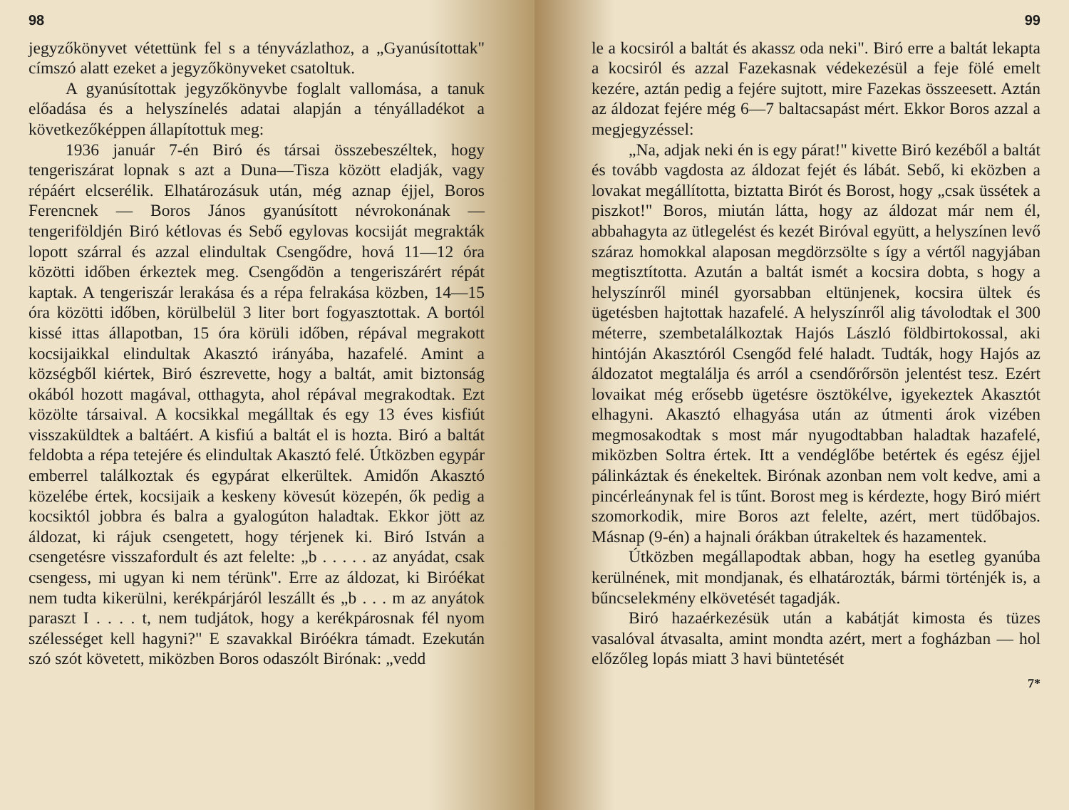98
jegyzőkönyvet vétettünk fel s a tényvázlathoz, a „Gyanúsítottak" címszó alatt ezeket a jegyzőkönyveket csatoltuk.
A gyanúsítottak jegyzőkönyvbe foglalt vallomása, a tanuk előadása és a helyszínelés adatai alapján a tényálladékot a következőképpen állapítottuk meg:
1936 január 7-én Biró és társai összebeszéltek, hogy tengeriszárat lopnak s azt a Duna—Tisza között eladják, vagy répáért elcserélik. Elhatározásuk után, még aznap éjjel, Boros Ferencnek — Boros János gyanúsított névrokonának — tengeriföldjén Biró kétlovas és Sebő egylovas kocsiját megrakták lopott szárral és azzal elindultak Csengődre, hová 11—12 óra közötti időben érkeztek meg. Csengődön a tengeriszárért répát kaptak. A tengeriszár lerakása és a répa felrakása közben, 14—15 óra közötti időben, körülbelül 3 liter bort fogyasztottak. A bortól kissé ittas állapotban, 15 óra körüli időben, répával megrakott kocsijaikkal elindultak Akasztó irányába, hazafelé. Amint a községből kiértek, Biró észrevette, hogy a baltát, amit biztonság okából hozott magával, otthagyta, ahol répával megrakodtak. Ezt közölte társaival. A kocsikkal megálltak és egy 13 éves kisfiút visszaküldtek a baltáért. A kisfiú a baltát el is hozta. Biró a baltát feldobta a répa tetejére és elindultak Akasztó felé. Útközben egypár emberrel találkoztak és egypárat elkerültek. Amidőn Akasztó közelébe értek, kocsijaik a keskeny kövesút közepén, ők pedig a kocsiktól jobbra és balra a gyalogúton haladtak. Ekkor jött az áldozat, ki rájuk csengetett, hogy térjenek ki. Biró István a csengetésre visszafordult és azt felelte: „b . . . . . az anyádat, csak csengess, mi ugyan ki nem térünk". Erre az áldozat, ki Biróékat nem tudta kikerülni, kerékpárjáról leszállt és „b . . . m az anyátok paraszt I . . . . t, nem tudjátok, hogy a kerékpárosnak fél nyom szélességet kell hagyni?" E szavakkal Biróékra támadt. Ezekután szó szót követett, miközben Boros odaszólt Birónak: „vedd
99
le a kocsiról a baltát és akassz oda neki". Biró erre a baltát lekapta a kocsiról és azzal Fazekasnak védekezésül a feje fölé emelt kezére, aztán pedig a fejére sujtott, mire Fazekas összeesett. Aztán az áldozat fejére még 6—7 baltacsapást mért. Ekkor Boros azzal a megjegyzéssel:
„Na, adjak neki én is egy párat!" kivette Biró kezéből a baltát és tovább vagdosta az áldozat fejét és lábát. Sebő, ki eközben a lovakat megállította, biztatta Birót és Borost, hogy „csak üssétek a piszkot!" Boros, miután látta, hogy az áldozat már nem él, abbahagyta az ütlegelést és kezét Biróval együtt, a helyszínen levő száraz homokkal alaposan megdörzsölte s így a vértől nagyjában megtisztította. Azután a baltát ismét a kocsira dobta, s hogy a helyszínről minél gyorsabban eltünjenek, kocsira ültek és ügetésben hajtottak hazafelé. A helyszínről alig távolodtak el 300 méterre, szembetalálkoztak Hajós László földbirtokossal, aki hintóján Akasztóról Csengőd felé haladt. Tudták, hogy Hajós az áldozatot megtalálja és arról a csendőrőrsön jelentést tesz. Ezért lovaikat még erősebb ügetésre ösztökélve, igyekeztek Akasztót elhagyni. Akasztó elhagyása után az útmenti árok vizében megmosakodtak s most már nyugodtabban haladtak hazafelé, miközben Soltra értek. Itt a vendéglőbe betértek és egész éjjel pálinkáztak és énekeltek. Birónak azonban nem volt kedve, ami a pincérleánynak fel is tűnt. Borost meg is kérdezte, hogy Biró miért szomorkodik, mire Boros azt felelte, azért, mert tüdőbajos. Másnap (9-én) a hajnali órákban útrakeltek és hazamentek.
Útközben megállapodtak abban, hogy ha esetleg gyanúba kerülnének, mit mondjanak, és elhatározták, bármi történjék is, a bűncselekmény elkövetését tagadják.
Biró hazaérkezésük után a kabátját kimosta és tüzes vasalóval átvasalta, amint mondta azért, mert a fogházban — hol előzőleg lopás miatt 3 havi büntetését
7*